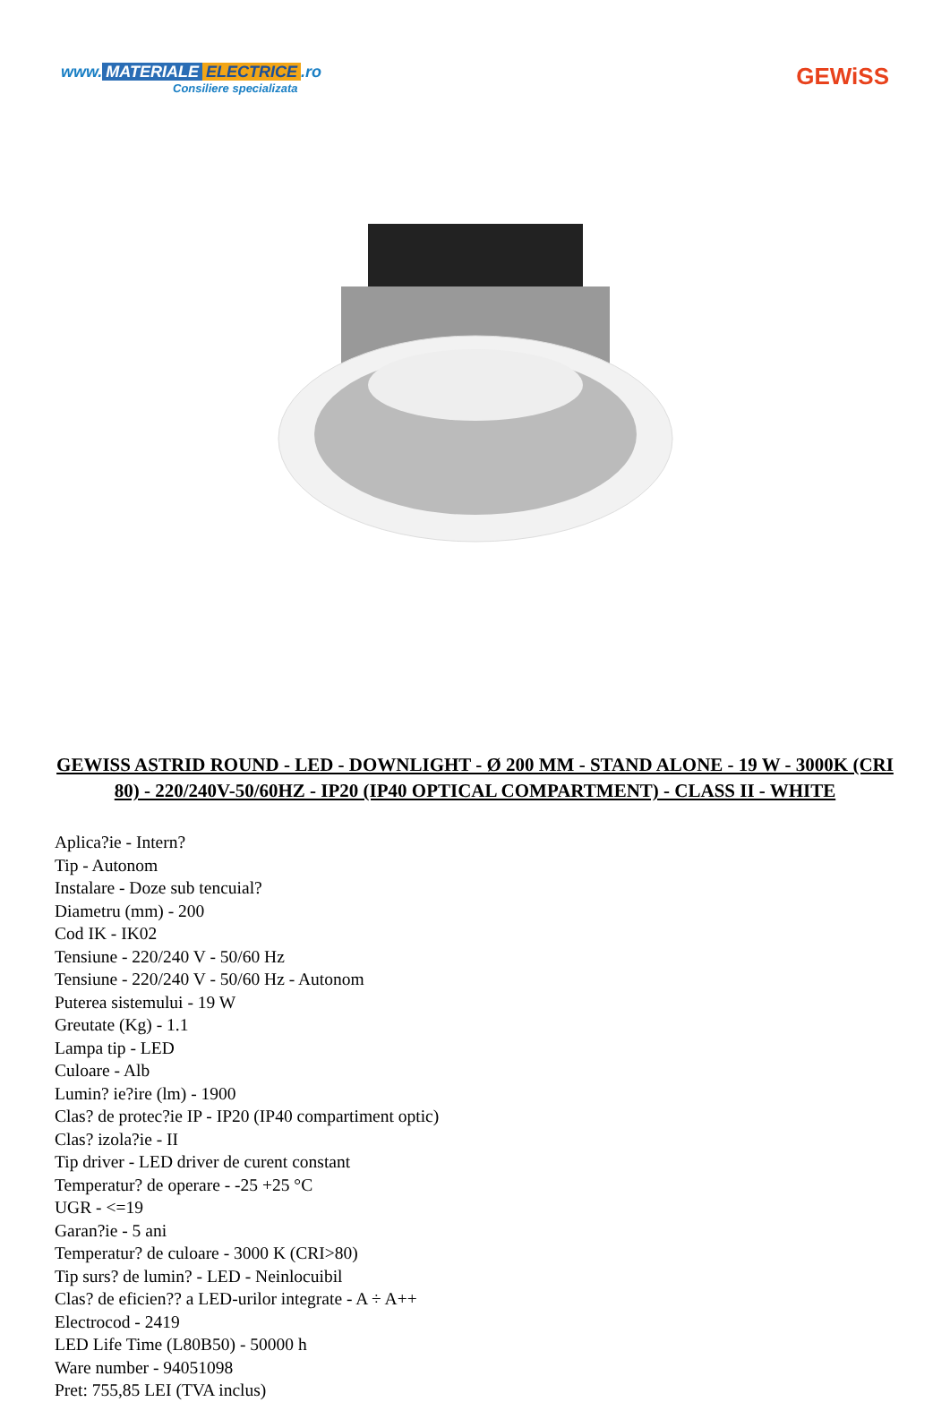www. MATERIALE ELECTRICE.ro
Consiliere specializata
GEWiSS
GEWISS ASTRID ROUND - LED - DOWNLIGHT - Ø 200 MM - STAND ALONE - 19 W - 3000K (CRI 80) - 220/240V-50/60HZ - IP20 (IP40 OPTICAL COMPARTMENT) - CLASS II - WHITE
Aplica?ie - Intern?
Tip - Autonom
Instalare - Doze sub tencuial?
Diametru (mm) - 200
Cod IK - IK02
Tensiune - 220/240 V - 50/60 Hz
Tensiune - 220/240 V - 50/60 Hz - Autonom
Puterea sistemului - 19 W
Greutate (Kg) - 1.1
Lampa tip - LED
Culoare - Alb
Lumin? ie?ire (lm) - 1900
Clas? de protec?ie IP - IP20 (IP40 compartiment optic)
Clas? izola?ie - II
Tip driver - LED driver de curent constant
Temperatur? de operare - -25 +25 °C
UGR - <=19
Garan?ie - 5 ani
Temperatur? de culoare - 3000 K (CRI>80)
Tip surs? de lumin? - LED - Neinlocuibil
Clas? de eficien?? a LED-urilor integrate - A ÷ A++
Electrocod - 2419
LED Life Time (L80B50) - 50000 h
Ware number - 94051098
Pret: 755,85 LEI (TVA inclus)